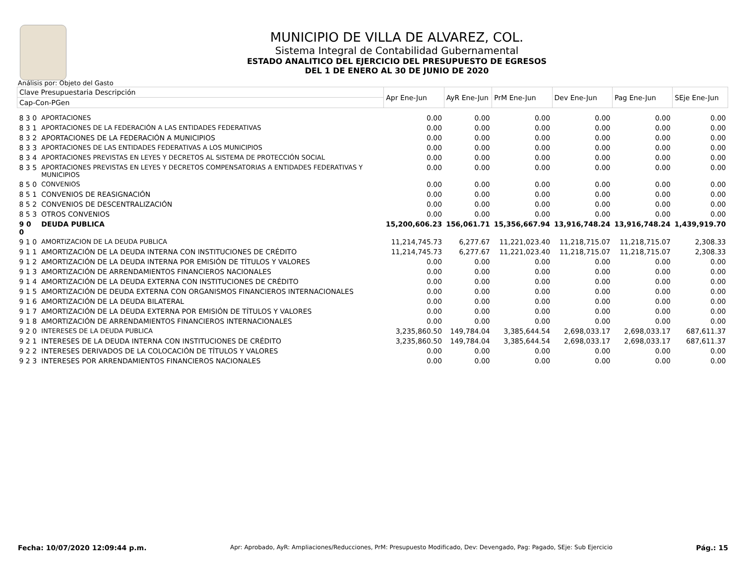MUNICIPIO DE VILLA DE ALVAREZ, COL.
Sistema Integral de Contabilidad Gubernamental
ESTADO ANALITICO DEL EJERCICIO DEL PRESUPUESTO DE EGRESOS
DEL 1 DE ENERO AL 30 DE JUNIO DE 2020
Análisis por: Objeto del Gasto
| Clave Presupuestaria Descripción | | Apr Ene-Jun | AyR Ene-Jun | PrM Ene-Jun | Dev Ene-Jun | Pag Ene-Jun | SEje Ene-Jun |
| --- | --- | --- | --- | --- | --- | --- | --- |
| Cap-Con-PGen | | | | | | | |
| 8 3 0 | APORTACIONES | 0.00 | 0.00 | 0.00 | 0.00 | 0.00 | 0.00 |
| 8 3 1 | APORTACIONES DE LA FEDERACIÓN A LAS ENTIDADES FEDERATIVAS | 0.00 | 0.00 | 0.00 | 0.00 | 0.00 | 0.00 |
| 8 3 2 | APORTACIONES DE LA FEDERACIÓN A MUNICIPIOS | 0.00 | 0.00 | 0.00 | 0.00 | 0.00 | 0.00 |
| 8 3 3 | APORTACIONES DE LAS ENTIDADES FEDERATIVAS A LOS MUNICIPIOS | 0.00 | 0.00 | 0.00 | 0.00 | 0.00 | 0.00 |
| 8 3 4 | APORTACIONES PREVISTAS EN LEYES Y DECRETOS AL SISTEMA DE PROTECCIÓN SOCIAL | 0.00 | 0.00 | 0.00 | 0.00 | 0.00 | 0.00 |
| 8 3 5 | APORTACIONES PREVISTAS EN LEYES Y DECRETOS COMPENSATORIAS A ENTIDADES FEDERATIVAS Y MUNICIPIOS | 0.00 | 0.00 | 0.00 | 0.00 | 0.00 | 0.00 |
| 8 5 0 | CONVENIOS | 0.00 | 0.00 | 0.00 | 0.00 | 0.00 | 0.00 |
| 8 5 1 | CONVENIOS DE REASIGNACIÓN | 0.00 | 0.00 | 0.00 | 0.00 | 0.00 | 0.00 |
| 8 5 2 | CONVENIOS DE DESCENTRALIZACIÓN | 0.00 | 0.00 | 0.00 | 0.00 | 0.00 | 0.00 |
| 8 5 3 | OTROS CONVENIOS | 0.00 | 0.00 | 0.00 | 0.00 | 0.00 | 0.00 |
| 9 0 0 | DEUDA PUBLICA | 15,200,606.23 | 156,061.71 | 15,356,667.94 | 13,916,748.24 | 13,916,748.24 | 1,439,919.70 |
| 9 1 0 | AMORTIZACION DE LA DEUDA PUBLICA | 11,214,745.73 | 6,277.67 | 11,221,023.40 | 11,218,715.07 | 11,218,715.07 | 2,308.33 |
| 9 1 1 | AMORTIZACIÓN DE LA DEUDA INTERNA CON INSTITUCIONES DE CRÉDITO | 11,214,745.73 | 6,277.67 | 11,221,023.40 | 11,218,715.07 | 11,218,715.07 | 2,308.33 |
| 9 1 2 | AMORTIZACIÓN DE LA DEUDA INTERNA POR EMISIÓN DE TÍTULOS Y VALORES | 0.00 | 0.00 | 0.00 | 0.00 | 0.00 | 0.00 |
| 9 1 3 | AMORTIZACIÓN DE ARRENDAMIENTOS FINANCIEROS NACIONALES | 0.00 | 0.00 | 0.00 | 0.00 | 0.00 | 0.00 |
| 9 1 4 | AMORTIZACIÓN DE LA DEUDA EXTERNA CON INSTITUCIONES DE CRÉDITO | 0.00 | 0.00 | 0.00 | 0.00 | 0.00 | 0.00 |
| 9 1 5 | AMORTIZACIÓN DE DEUDA EXTERNA CON ORGANISMOS FINANCIEROS INTERNACIONALES | 0.00 | 0.00 | 0.00 | 0.00 | 0.00 | 0.00 |
| 9 1 6 | AMORTIZACIÓN DE LA DEUDA BILATERAL | 0.00 | 0.00 | 0.00 | 0.00 | 0.00 | 0.00 |
| 9 1 7 | AMORTIZACIÓN DE LA DEUDA EXTERNA POR EMISIÓN DE TÍTULOS Y VALORES | 0.00 | 0.00 | 0.00 | 0.00 | 0.00 | 0.00 |
| 9 1 8 | AMORTIZACIÓN DE ARRENDAMIENTOS FINANCIEROS INTERNACIONALES | 0.00 | 0.00 | 0.00 | 0.00 | 0.00 | 0.00 |
| 9 2 0 | INTERESES DE LA DEUDA PUBLICA | 3,235,860.50 | 149,784.04 | 3,385,644.54 | 2,698,033.17 | 2,698,033.17 | 687,611.37 |
| 9 2 1 | INTERESES DE LA DEUDA INTERNA CON INSTITUCIONES DE CRÉDITO | 3,235,860.50 | 149,784.04 | 3,385,644.54 | 2,698,033.17 | 2,698,033.17 | 687,611.37 |
| 9 2 2 | INTERESES DERIVADOS DE LA COLOCACIÓN DE TÍTULOS Y VALORES | 0.00 | 0.00 | 0.00 | 0.00 | 0.00 | 0.00 |
| 9 2 3 | INTERESES POR ARRENDAMIENTOS FINANCIEROS NACIONALES | 0.00 | 0.00 | 0.00 | 0.00 | 0.00 | 0.00 |
Fecha: 10/07/2020 12:09:44 p.m. Apr: Aprobado, AyR: Ampliaciones/Reducciones, PrM: Presupuesto Modificado, Dev: Devengado, Pag: Pagado, SEje: Sub Ejercicio Pág.: 15